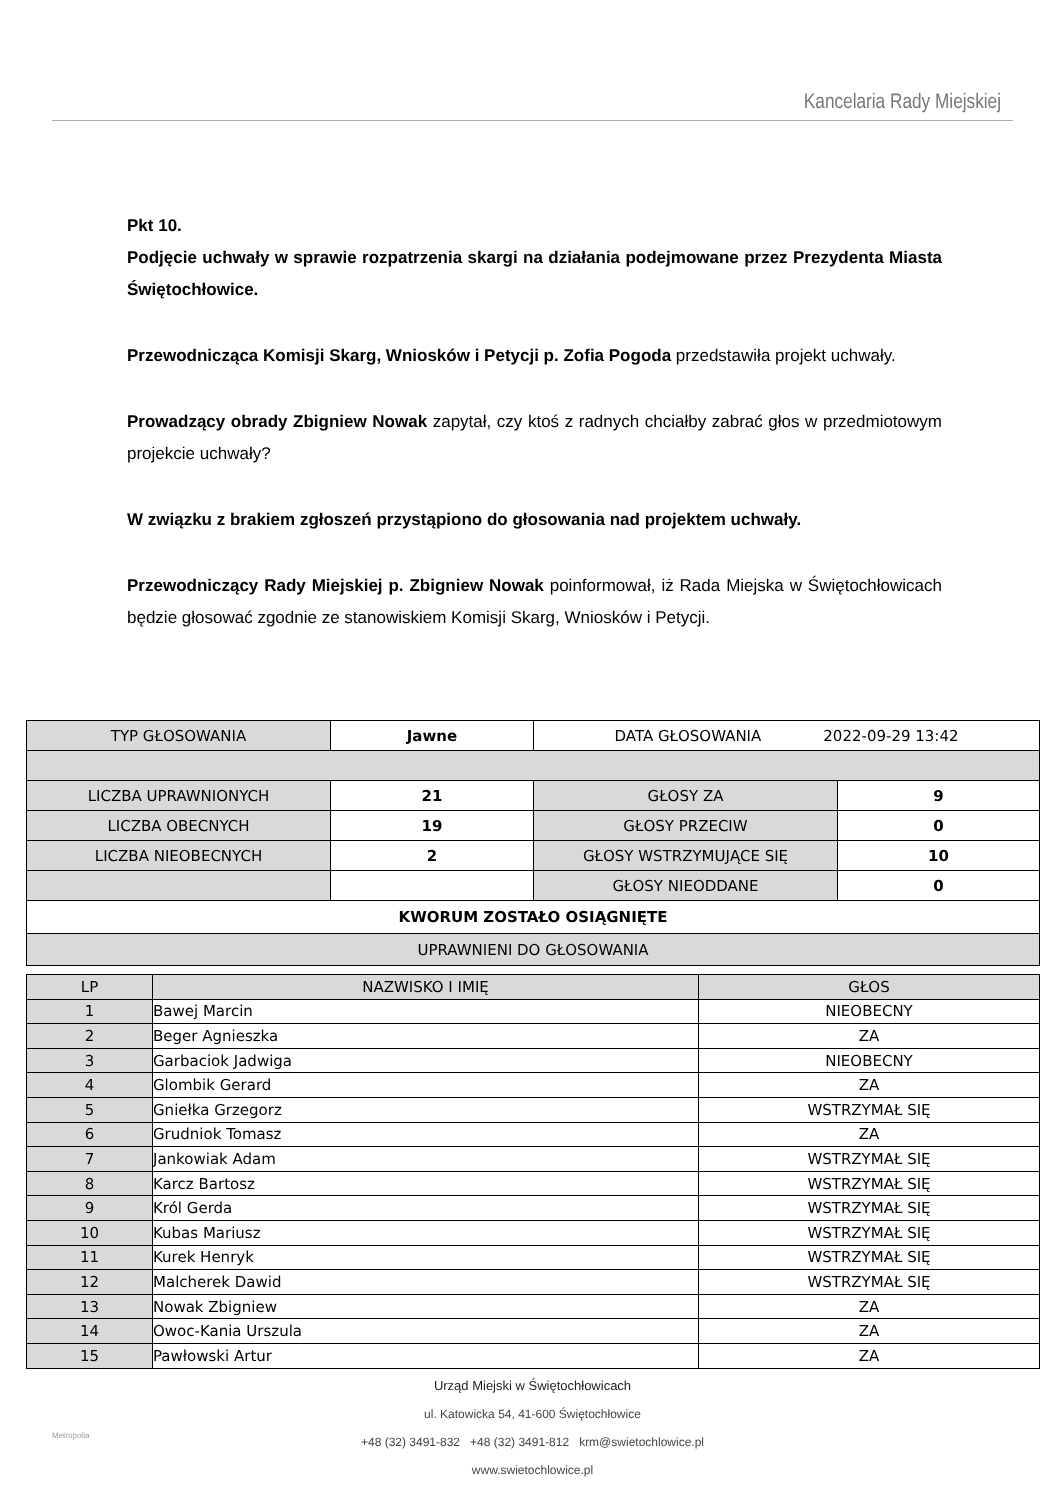Kancelaria Rady Miejskiej
Pkt 10.
Podjęcie uchwały w sprawie rozpatrzenia skargi na działania podejmowane przez Prezydenta Miasta Świętochłowice.
Przewodnicząca Komisji Skarg, Wniosków i Petycji p. Zofia Pogoda przedstawiła projekt uchwały.
Prowadzący obrady Zbigniew Nowak zapytał, czy ktoś z radnych chciałby zabrać głos w przedmiotowym projekcie uchwały?
W związku z brakiem zgłoszeń przystąpiono do głosowania nad projektem uchwały.
Przewodniczący Rady Miejskiej p. Zbigniew Nowak poinformował, iż Rada Miejska w Świętochłowicach będzie głosować zgodnie ze stanowiskiem Komisji Skarg, Wniosków i Petycji.
| TYP GŁOSOWANIA | Jawne | DATA GŁOSOWANIA 2022-09-29 13:42 | |
| LICZBA UPRAWNIONYCH | 21 | GŁOSY ZA | 9 |
| LICZBA OBECNYCH | 19 | GŁOSY PRZECIW | 0 |
| LICZBA NIEOBECNYCH | 2 | GŁOSY WSTRZYMUJĄCE SIĘ | 10 |
| | | GŁOSY NIEODDANE | 0 |
| KWORUM ZOSTAŁO OSIĄGNIĘTE | | | |
| UPRAWNIENI DO GŁOSOWANIA | | | |
| LP | NAZWISKO I IMIĘ | GŁOS |
| 1 | Bawej Marcin | NIEOBECNY |
| 2 | Beger Agnieszka | ZA |
| 3 | Garbaciok Jadwiga | NIEOBECNY |
| 4 | Glombik Gerard | ZA |
| 5 | Gniełka Grzegorz | WSTRZYMAŁ SIĘ |
| 6 | Grudniok Tomasz | ZA |
| 7 | Jankowiak Adam | WSTRZYMAŁ SIĘ |
| 8 | Karcz Bartosz | WSTRZYMAŁ SIĘ |
| 9 | Król Gerda | WSTRZYMAŁ SIĘ |
| 10 | Kubas Mariusz | WSTRZYMAŁ SIĘ |
| 11 | Kurek Henryk | WSTRZYMAŁ SIĘ |
| 12 | Malcherek Dawid | WSTRZYMAŁ SIĘ |
| 13 | Nowak Zbigniew | ZA |
| 14 | Owoc-Kania Urszula | ZA |
| 15 | Pawłowski Artur | ZA |
Urząd Miejski w Świętochłowicach
ul. Katowicka 54, 41-600 Świętochłowice
+48 (32) 3491-832 +48 (32) 3491-812 krm@swietochlowice.pl
www.swietochlowice.pl
Metropolia